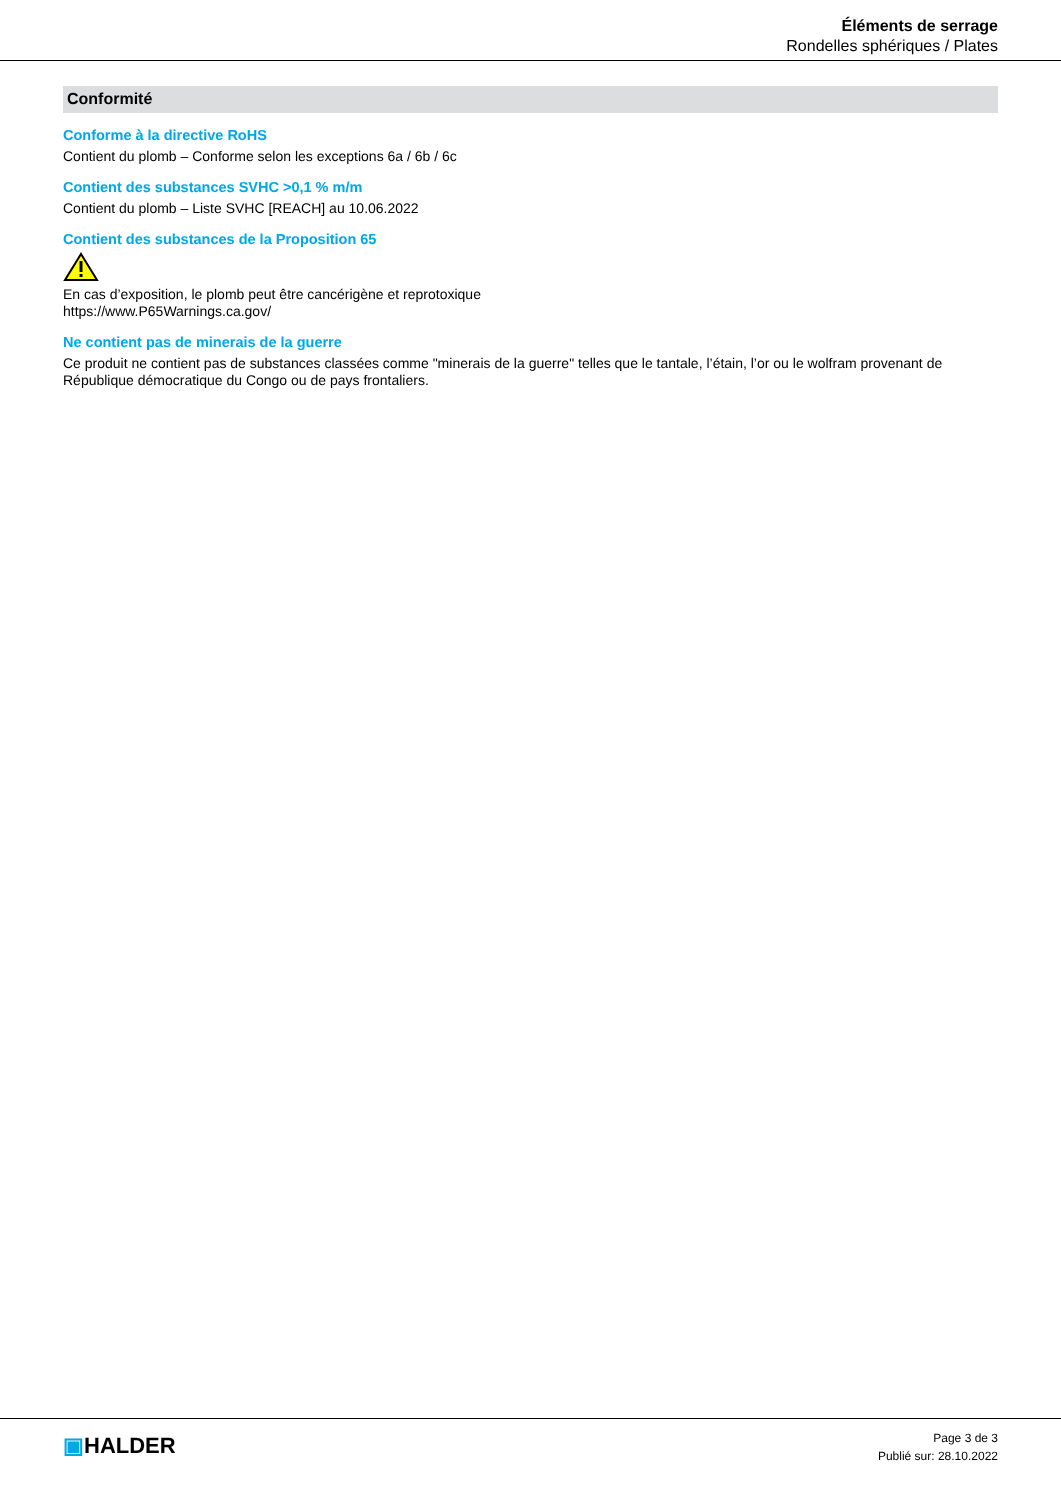Éléments de serrage
Rondelles sphériques / Plates
Conformité
Conforme à la directive RoHS
Contient du plomb – Conforme selon les exceptions 6a / 6b / 6c
Contient des substances SVHC >0,1 % m/m
Contient du plomb – Liste SVHC [REACH] au 10.06.2022
Contient des substances de la Proposition 65
En cas d’exposition, le plomb peut être cancérigène et reprotoxique
https://www.P65Warnings.ca.gov/
Ne contient pas de minerais de la guerre
Ce produit ne contient pas de substances classées comme "minerais de la guerre" telles que le tantale, l’étain, l’or ou le wolfram provenant de République démocratique du Congo ou de pays frontaliers.
▣HALDER
Page 3 de 3
Publié sur: 28.10.2022